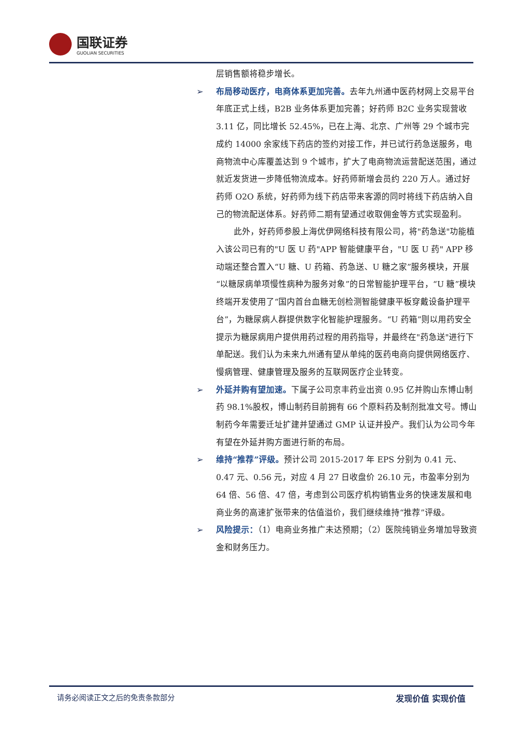国联证券
GUOLIAN SECURITIES
层销售额将稳步增长。
➢ 布局移动医疗，电商体系更加完善。去年九州通中医药材网上交易平台年底正式上线，B2B 业务体系更加完善；好药师 B2C 业务实现营收 3.11 亿，同比增长 52.45%，已在上海、北京、广州等 29 个城市完成约 14000 余家线下药店的签约对接工作，并已试行药急送服务，电商物流中心库覆盖达到 9 个城市，扩大了电商物流运营配送范围，通过就近发货进一步降低物流成本。好药师新增会员约 220 万人。通过好药师 O2O 系统，好药师为线下药店带来客源的同时将线下药店纳入自己的物流配送体系。好药师二期有望通过收取佣金等方式实现盈利。
此外，好药师参股上海优伊网络科技有限公司，将"药急送"功能植入该公司已有的"U 医 U 药"APP 智能健康平台，"U 医 U 药" APP 移动端还整合置入“U 糖、U 药箱、药急送、U 糖之家”服务模块，开展“以糖尿病单项慢性病种为服务对象”的日常智能护理平台，“U 糖”模块终端开发使用了“国内首台血糖无创检测智能健康平板穿戴设备护理平台”，为糖尿病人群提供数字化智能护理服务。“U 药箱”则以用药安全提示为糖尿病用户提供用药过程的用药指导，并最终在"药急送"进行下单配送。我们认为未来九州通有望从单纯的医药电商向提供网络医疗、慢病管理、健康管理及服务的互联网医疗企业转变。
➢ 外延并购有望加速。下属子公司京丰药业出资 0.95 亿并购山东博山制药 98.1%股权，博山制药目前拥有 66 个原料药及制剂批准文号。博山制药今年需要迁址扩建并望通过 GMP 认证并投产。我们认为公司今年有望在外延并购方面进行新的布局。
➢ 维持“推荐”评级。预计公司 2015-2017 年 EPS 分别为 0.41 元、0.47 元、0.56 元，对应 4 月 27 日收盘价 26.10 元，市盈率分别为 64 倍、56 倍、47 倍，考虑到公司医疗机构销售业务的快速发展和电商业务的高速扩张带来的估值溢价，我们继续维持“推荐”评级。
➢ 风险提示：（1）电商业务推广未达预期；（2）医院纯销业务增加导致资金和财务压力。
请务必阅读正文之后的免责条款部分 发现价值 实现价值